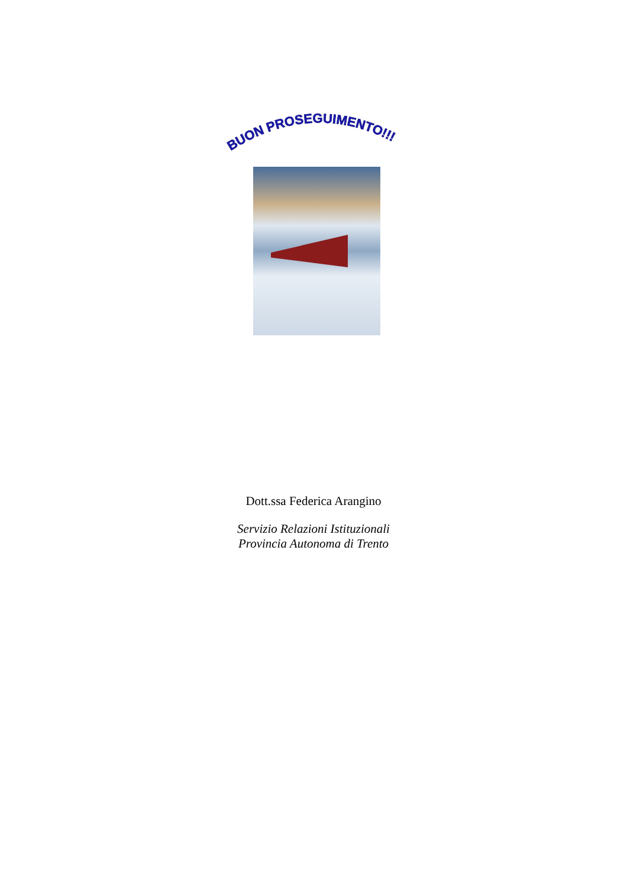BUON PROSEGUIMENTO!!!
Dott.ssa Federica Arangino
Servizio Relazioni Istituzionali
Provincia Autonoma di Trento